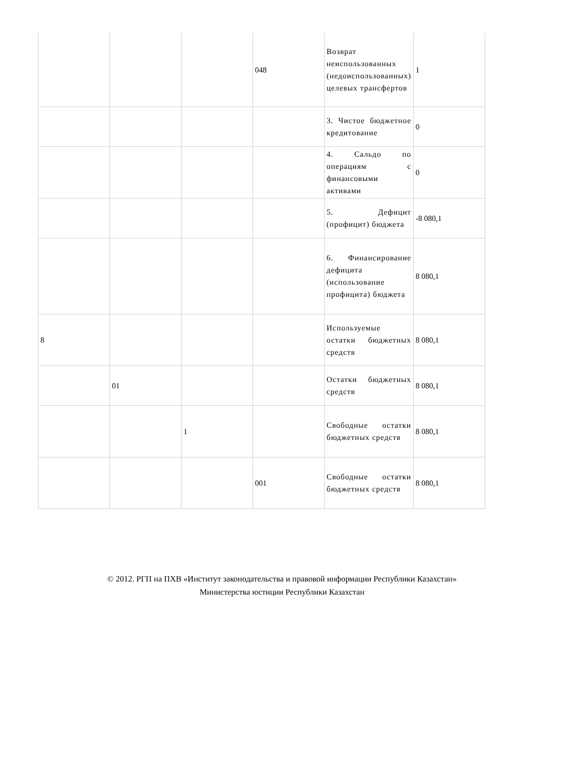| | | | 048 | Возврат неиспользованных (недоиспользованных) целевых трансфертов | 1 |
| | | | | 3. Чистое бюджетное кредитование | 0 |
| | | | | 4. Сальдо по операциям с финансовыми активами | 0 |
| | | | | 5. Дефицит (профицит) бюджета | -8 080,1 |
| | | | | 6. Финансирование дефицита (использование профицита) бюджета | 8 080,1 |
| 8 | | | | Используемые остатки бюджетных средств | 8 080,1 |
| | 01 | | | Остатки бюджетных средств | 8 080,1 |
| | | 1 | | Свободные остатки бюджетных средств | 8 080,1 |
| | | | 001 | Свободные остатки бюджетных средств | 8 080,1 |
© 2012. РГП на ПХВ «Институт законодательства и правовой информации Республики Казахстан»
Министерства юстиции Республики Казахстан